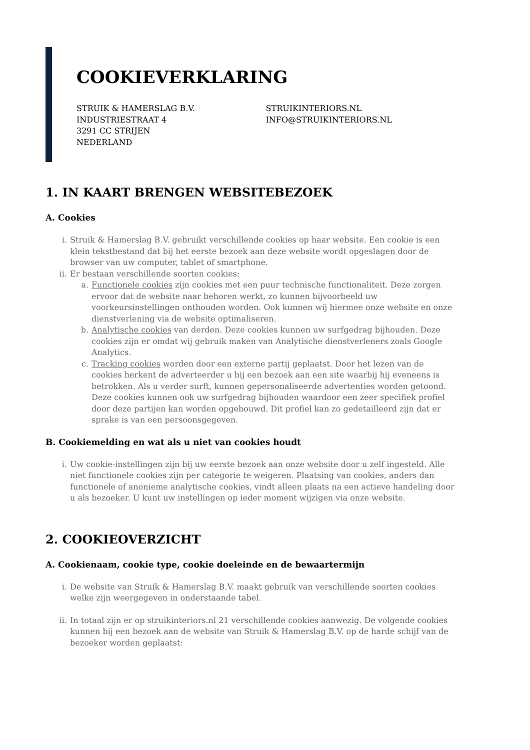COOKIEVERKLARING
STRUIK & HAMERSLAG B.V.
INDUSTRIESTRAAT 4
3291 CC STRIJEN
NEDERLAND
STRUIKINTERIORS.NL
INFO@STRUIKINTERIORS.NL
1. IN KAART BRENGEN WEBSITEBEZOEK
A. Cookies
i. Struik & Hamerslag B.V. gebruikt verschillende cookies op haar website. Een cookie is een klein tekstbestand dat bij het eerste bezoek aan deze website wordt opgeslagen door de browser van uw computer, tablet of smartphone.
ii. Er bestaan verschillende soorten cookies:
a. Functionele cookies zijn cookies met een puur technische functionaliteit. Deze zorgen ervoor dat de website naar behoren werkt, zo kunnen bijvoorbeeld uw voorkeursinstellingen onthouden worden. Ook kunnen wij hiermee onze website en onze dienstverlening via de website optimaliseren.
b. Analytische cookies van derden. Deze cookies kunnen uw surfgedrag bijhouden. Deze cookies zijn er omdat wij gebruik maken van Analytische dienstverleners zoals Google Analytics.
c. Tracking cookies worden door een externe partij geplaatst. Door het lezen van de cookies herkent de adverteerder u bij een bezoek aan een site waarbij hij eveneens is betrokken. Als u verder surft, kunnen gepersonaliseerde advertenties worden getoond. Deze cookies kunnen ook uw surfgedrag bijhouden waardoor een zeer specifiek profiel door deze partijen kan worden opgebouwd. Dit profiel kan zo gedetailleerd zijn dat er sprake is van een persoonsgegeven.
B. Cookiemelding en wat als u niet van cookies houdt
i. Uw cookie-instellingen zijn bij uw eerste bezoek aan onze website door u zelf ingesteld. Alle niet functionele cookies zijn per categorie te weigeren. Plaatsing van cookies, anders dan functionele of anonieme analytische cookies, vindt alleen plaats na een actieve handeling door u als bezoeker. U kunt uw instellingen op ieder moment wijzigen via onze website.
2. COOKIEOVERZICHT
A. Cookienaam, cookie type, cookie doeleinde en de bewaartermijn
i. De website van Struik & Hamerslag B.V. maakt gebruik van verschillende soorten cookies welke zijn weergegeven in onderstaande tabel.
ii. In totaal zijn er op struikinteriors.nl 21 verschillende cookies aanwezig. De volgende cookies kunnen bij een bezoek aan de website van Struik & Hamerslag B.V. op de harde schijf van de bezoeker worden geplaatst: